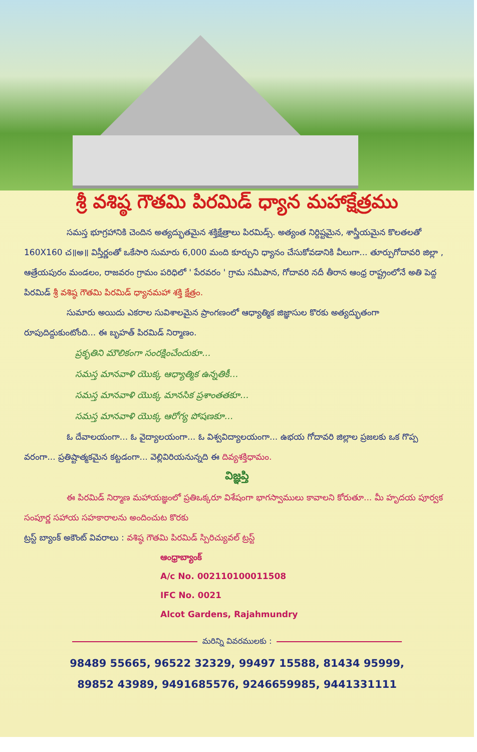శ్రీ వశిష్ఠ గౌతమి పిరమిడ్ ధ్యాన మహాక్షేత్రము
సమస్త భూగ్రహానికి చెందిన అత్యద్భుతమైన శక్తిక్షేత్రాలు పిరమిడ్స్. అత్యంత నిర్దిష్టమైన, శాస్త్రీయమైన కొలతలతో 160X160 చ॥అ॥ విస్తీర్ణంతో ఒకేసారి సుమారు 6,000 మంది కూర్చుని ధ్యానం చేసుకోవడానికి వీలుగా... తూర్పుగోదావరి జిల్లా , ఆత్రేయపురం మండలం, రాజవరం గ్రామం పరిధిలో ' పేరవరం ' గ్రామ సమీపాన, గోదావరి నదీ తీరాన ఆంధ్ర రాష్ట్రంలోనే అతి పెద్ద పిరమిడ్ శ్రీ వశిష్ఠ గౌతమి పిరమిడ్ ధ్యానమహా శక్తి క్షేత్రం.
సుమారు అయిదు ఎకరాల సువిశాలమైన ప్రాంగణంలో ఆధ్యాత్మిక జిజ్ఞాసుల కొరకు అత్యద్భుతంగా రూపుదిద్దుకుంటోంది... ఈ బృహత్ పిరమిడ్ నిర్మాణం.
ప్రకృతిని మౌలికంగా సంరక్షించేందుకూ...
సమస్త మానవాళి యొక్క ఆధ్యాత్మిక ఉన్నతికీ...
సమస్త మానవాళి యొక్క మానసిక ప్రశాంతతకూ...
సమస్త మానవాళి యొక్క ఆరోగ్య పోషణకూ...
ఓ దేవాలయంగా... ఓ వైద్యాలయంగా... ఓ విశ్వవిద్యాలయంగా... ఉభయ గోదావరి జిల్లాల ప్రజలకు ఒక గొప్ప వరంగా... ప్రతిష్టాత్మకమైన కట్టడంగా... వెల్లివిరియనున్నది ఈ దివ్యశక్తిధామం.
విజ్ఞప్తి
ఈ పిరమిడ్ నిర్మాణ మహాయజ్ఞంలో ప్రతిఒక్కరూ విశేషంగా భాగస్వాములు కావాలని కోరుతూ... మీ హృదయ పూర్వక సంపూర్ణ సహాయ సహకారాలను అందించుట కొరకు
ట్రస్ట్ బ్యాంక్ అకౌంట్ వివరాలు : వశిష్ఠ గౌతమి పిరమిడ్ స్పిరిచ్యువల్ ట్రస్ట్
ఆంధ్రాబ్యాంక్
A/c No. 002110100011508
IFC No. 0021
Alcot Gardens, Rajahmundry
మరిన్ని వివరములకు :
98489 55665, 96522 32329, 99497 15588, 81434 95999,
89852 43989, 9491685576, 9246659985, 9441331111